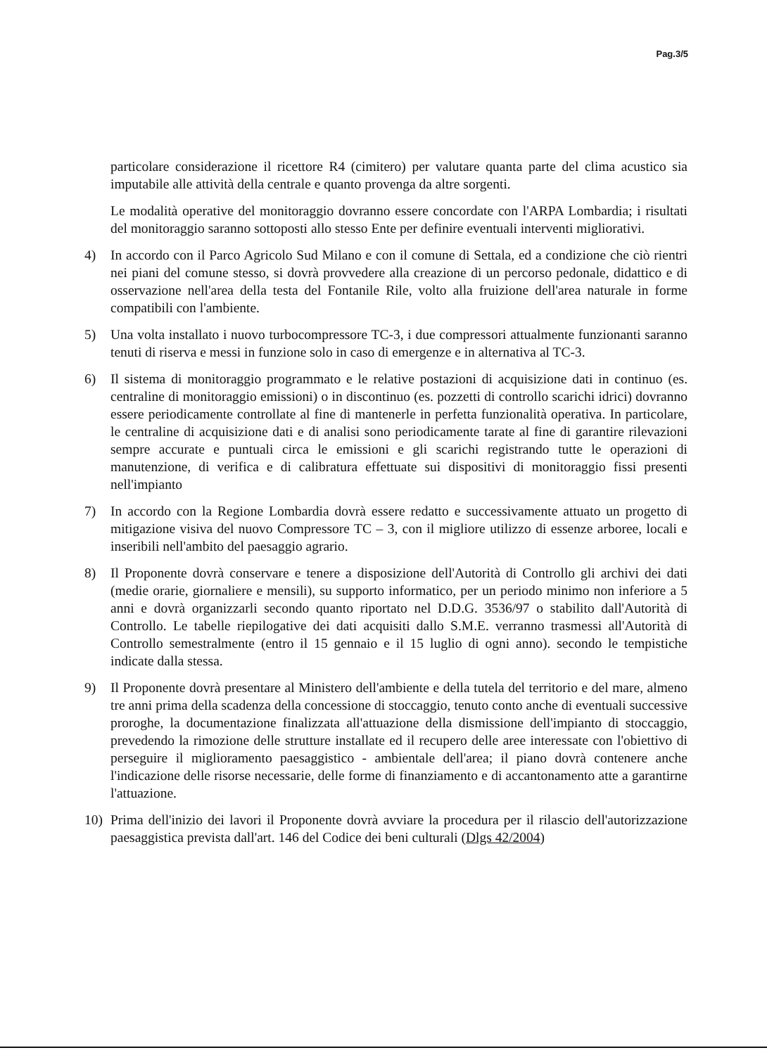Pag.3/5
particolare considerazione il ricettore R4 (cimitero) per valutare quanta parte del clima acustico sia imputabile alle attività della centrale e quanto provenga da altre sorgenti.
Le modalità operative del monitoraggio dovranno essere concordate con l'ARPA Lombardia; i risultati del monitoraggio saranno sottoposti allo stesso Ente per definire eventuali interventi migliorativi.
4) In accordo con il Parco Agricolo Sud Milano e con il comune di Settala, ed a condizione che ciò rientri nei piani del comune stesso, si dovrà provvedere alla creazione di un percorso pedonale, didattico e di osservazione nell'area della testa del Fontanile Rile, volto alla fruizione dell'area naturale in forme compatibili con l'ambiente.
5) Una volta installato i nuovo turbocompressore TC-3, i due compressori attualmente funzionanti saranno tenuti di riserva e messi in funzione solo in caso di emergenze e in alternativa al TC-3.
6) Il sistema di monitoraggio programmato e le relative postazioni di acquisizione dati in continuo (es. centraline di monitoraggio emissioni) o in discontinuo (es. pozzetti di controllo scarichi idrici) dovranno essere periodicamente controllate al fine di mantenerle in perfetta funzionalità operativa. In particolare, le centraline di acquisizione dati e di analisi sono periodicamente tarate al fine di garantire rilevazioni sempre accurate e puntuali circa le emissioni e gli scarichi registrando tutte le operazioni di manutenzione, di verifica e di calibratura effettuate sui dispositivi di monitoraggio fissi presenti nell'impianto
7) In accordo con la Regione Lombardia dovrà essere redatto e successivamente attuato un progetto di mitigazione visiva del nuovo Compressore TC – 3, con il migliore utilizzo di essenze arboree, locali e inseribili nell'ambito del paesaggio agrario.
8) Il Proponente dovrà conservare e tenere a disposizione dell'Autorità di Controllo gli archivi dei dati (medie orarie, giornaliere e mensili), su supporto informatico, per un periodo minimo non inferiore a 5 anni e dovrà organizzarli secondo quanto riportato nel D.D.G. 3536/97 o stabilito dall'Autorità di Controllo. Le tabelle riepilogative dei dati acquisiti dallo S.M.E. verranno trasmessi all'Autorità di Controllo semestralmente (entro il 15 gennaio e il 15 luglio di ogni anno). secondo le tempistiche indicate dalla stessa.
9) Il Proponente dovrà presentare al Ministero dell'ambiente e della tutela del territorio e del mare, almeno tre anni prima della scadenza della concessione di stoccaggio, tenuto conto anche di eventuali successive proroghe, la documentazione finalizzata all'attuazione della dismissione dell'impianto di stoccaggio, prevedendo la rimozione delle strutture installate ed il recupero delle aree interessate con l'obiettivo di perseguire il miglioramento paesaggistico - ambientale dell'area; il piano dovrà contenere anche l'indicazione delle risorse necessarie, delle forme di finanziamento e di accantonamento atte a garantirne l'attuazione.
10) Prima dell'inizio dei lavori il Proponente dovrà avviare la procedura per il rilascio dell'autorizzazione paesaggistica prevista dall'art. 146 del Codice dei beni culturali (Dlgs 42/2004)